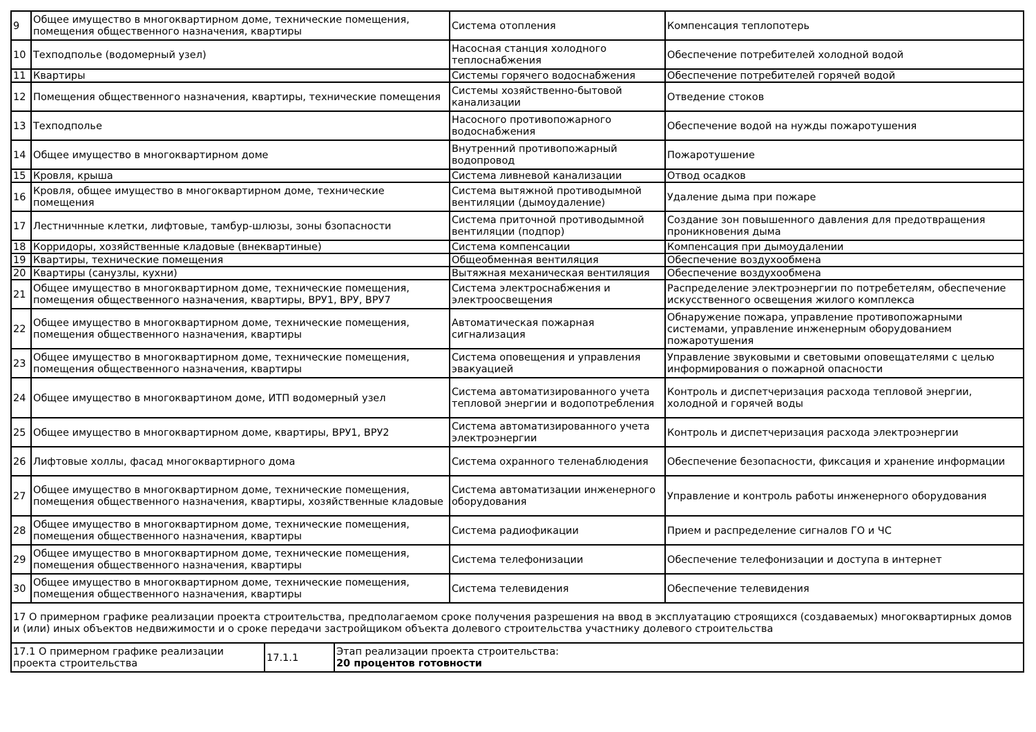| 9 | Общее имущество в многоквартирном доме, технические помещения, помещения общественного назначения, квартиры | Система отопления | Компенсация теплопотерь |
| 10 | Техподполье (водомерный узел) | Насосная станция холодного теплоснабжения | Обеспечение потребителей холодной водой |
| 11 | Квартиры | Системы горячего водоснабжения | Обеспечение потребителей горячей водой |
| 12 | Помещения общественного назначения, квартиры, технические помещения | Системы хозяйственно-бытовой канализации | Отведение стоков |
| 13 | Техподполье | Насосного противопожарного водоснабжения | Обеспечение водой на нужды пожаротушения |
| 14 | Общее имущество в многоквартирном доме | Внутренний противопожарный водопровод | Пожаротушение |
| 15 | Кровля, крыша | Система ливневой канализации | Отвод осадков |
| 16 | Кровля, общее имущество в многоквартирном доме, технические помещения | Система вытяжной противодымной вентиляции (дымоудаление) | Удаление дыма при пожаре |
| 17 | Лестничнные клетки, лифтовые, тамбур-шлюзы, зоны бзопасности | Система приточной противодымной вентиляции (подпор) | Создание зон повышенного давления для предотвращения проникновения дыма |
| 18 | Корридоры, хозяйственные кладовые (внеквартиные) | Система компенсации | Компенсация при дымоудалении |
| 19 | Квартиры, технические помещения | Общеобменная вентиляция | Обеспечение воздухообмена |
| 20 | Квартиры (санузлы, кухни) | Вытяжная механическая вентиляция | Обеспечение воздухообмена |
| 21 | Общее имущество в многоквартирном доме, технические помещения, помещения общественного назначения, квартиры, ВРУ1, ВРУ, ВРУ7 | Система электроснабжения и электроосвещения | Распределение электроэнергии по потребетелям, обеспечение искусственного освещения жилого комплекса |
| 22 | Общее имущество в многоквартирном доме, технические помещения, помещения общественного назначения, квартиры | Автоматическая пожарная сигнализация | Обнаружение пожара, управление противопожарными системами, управление инженерным оборудованием пожаротушения |
| 23 | Общее имущество в многоквартирном доме, технические помещения, помещения общественного назначения, квартиры | Система оповещения и управления эвакуацией | Управление звуковыми и световыми оповещателями с целью информирования о пожарной опасности |
| 24 | Общее имущество в многоквартином доме, ИТП водомерный узел | Система автоматизированного учета тепловой энергии и водопотребления | Контроль и диспетчеризация расхода тепловой энергии, холодной и горячей воды |
| 25 | Общее имущество в многоквартирном доме, квартиры, ВРУ1, ВРУ2 | Система автоматизированного учета электроэнергии | Контроль и диспетчеризация расхода электроэнергии |
| 26 | Лифтовые холлы, фасад многоквартирного дома | Система охранного теленаблюдения | Обеспечение безопасности, фиксация и хранение информации |
| 27 | Общее имущество в многоквартирном доме, технические помещения, помещения общественного назначения, квартиры, хозяйственные кладовые | Система автоматизации инженерного оборудования | Управление и контроль работы инженерного оборудования |
| 28 | Общее имущество в многоквартирном доме, технические помещения, помещения общественного назначения, квартиры | Система радиофикации | Прием и распределение сигналов ГО и ЧС |
| 29 | Общее имущество в многоквартирном доме, технические помещения, помещения общественного назначения, квартиры | Система телефонизации | Обеспечение телефонизации и доступа в интернет |
| 30 | Общее имущество в многоквартирном доме, технические помещения, помещения общественного назначения, квартиры | Система телевидения | Обеспечение телевидения |
| 17 О примерном графике реализации проекта строительства, предполагаемом сроке получения разрешения на ввод в эксплуатацию строящихся (создаваемых) многоквартирных домов и (или) иных объектов недвижимости и о сроке передачи застройщиком объекта долевого строительства участнику долевого строительства | | | |
| 17.1 О примерном графике реализации проекта строительства | 17.1.1 | Этап реализации проекта строительства: 20 процентов готовности |